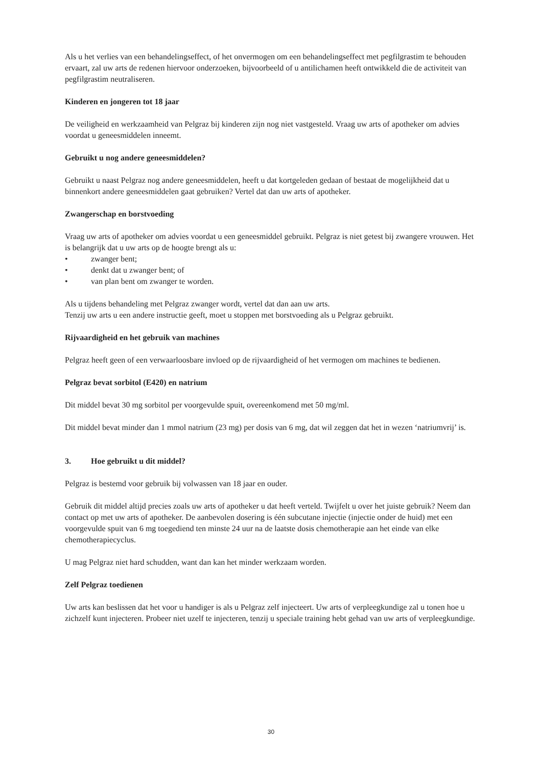Als u het verlies van een behandelingseffect, of het onvermogen om een behandelingseffect met pegfilgrastim te behouden ervaart, zal uw arts de redenen hiervoor onderzoeken, bijvoorbeeld of u antilichamen heeft ontwikkeld die de activiteit van pegfilgrastim neutraliseren.
Kinderen en jongeren tot 18 jaar
De veiligheid en werkzaamheid van Pelgraz bij kinderen zijn nog niet vastgesteld. Vraag uw arts of apotheker om advies voordat u geneesmiddelen inneemt.
Gebruikt u nog andere geneesmiddelen?
Gebruikt u naast Pelgraz nog andere geneesmiddelen, heeft u dat kortgeleden gedaan of bestaat de mogelijkheid dat u binnenkort andere geneesmiddelen gaat gebruiken? Vertel dat dan uw arts of apotheker.
Zwangerschap en borstvoeding
Vraag uw arts of apotheker om advies voordat u een geneesmiddel gebruikt. Pelgraz is niet getest bij zwangere vrouwen. Het is belangrijk dat u uw arts op de hoogte brengt als u:
• zwanger bent;
• denkt dat u zwanger bent; of
• van plan bent om zwanger te worden.
Als u tijdens behandeling met Pelgraz zwanger wordt, vertel dat dan aan uw arts.
Tenzij uw arts u een andere instructie geeft, moet u stoppen met borstvoeding als u Pelgraz gebruikt.
Rijvaardigheid en het gebruik van machines
Pelgraz heeft geen of een verwaarloosbare invloed op de rijvaardigheid of het vermogen om machines te bedienen.
Pelgraz bevat sorbitol (E420) en natrium
Dit middel bevat 30 mg sorbitol per voorgevulde spuit, overeenkomend met 50 mg/ml.
Dit middel bevat minder dan 1 mmol natrium (23 mg) per dosis van 6 mg, dat wil zeggen dat het in wezen ‘natriumvrij’ is.
3. Hoe gebruikt u dit middel?
Pelgraz is bestemd voor gebruik bij volwassen van 18 jaar en ouder.
Gebruik dit middel altijd precies zoals uw arts of apotheker u dat heeft verteld. Twijfelt u over het juiste gebruik? Neem dan contact op met uw arts of apotheker. De aanbevolen dosering is één subcutane injectie (injectie onder de huid) met een voorgevulde spuit van 6 mg toegediend ten minste 24 uur na de laatste dosis chemotherapie aan het einde van elke chemotherapiecyclus.
U mag Pelgraz niet hard schudden, want dan kan het minder werkzaam worden.
Zelf Pelgraz toedienen
Uw arts kan beslissen dat het voor u handiger is als u Pelgraz zelf injecteert. Uw arts of verpleegkundige zal u tonen hoe u zichzelf kunt injecteren. Probeer niet uzelf te injecteren, tenzij u speciale training hebt gehad van uw arts of verpleegkundige.
30